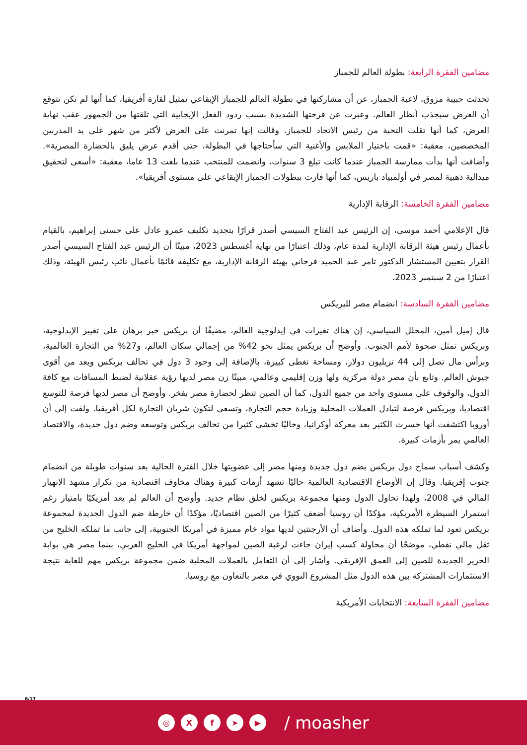مضامين الفقرة الرابعة: بطولة العالم للجمباز
تحدثت حبيبة مزوق، لاعبة الجمباز، عن أن مشاركتها في بطولة العالم للجمباز الإيقاعي تمثيل لقارة أفريقيا، كما أنها لم تكن تتوقع أن العرض سيجذب أنظار العالم. وعبرت عن فرحتها الشديدة بسبب ردود الفعل الإيجابية التي تلقتها من الجمهور عقب نهاية العرض، كما أنها تقلت التحية من رئيس الاتحاد للجمباز. وقالت إنها تمرنت على العرض لأكثر من شهر على يد المدربين المخصصين، معقبة: «قمت باختيار الملابس والأغنية التي سأحتاجها في البطولة، حتى أقدم عرض يليق بالحضارة المصرية». وأضافت أنها بدأت ممارسة الجمباز عندما كانت تبلغ 3 سنوات، وانضمت للمنتخب عندما بلغت 13 عاما، معقبة: «أسعى لتحقيق ميدالية ذهبية لمصر في أولمبياد باريس، كما أنها فازت ببطولات الجمباز الإيقاعي على مستوى أفريقيا».
مضامين الفقرة الخامسة: الرقابة الإدارية
قال الإعلامي أحمد موسى، إن الرئيس عبد الفتاح السيسي أصدر قرارًا بتجديد تكليف عمرو عادل على حسنى إبراهيم، بالقيام بأعمال رئيس هيئة الرقابة الإدارية لمدة عام، وذلك اعتبارًا من نهاية أغسطس 2023، مبينًا أن الرئيس عبد الفتاح السيسي أصدر القرار بتعيين المستشار الدكتور تامر عبد الحميد فرجاني بهيئة الرقابة الإدارية، مع تكليفه قائمًا بأعمال نائب رئيس الهيئة، وذلك اعتبارًا من 2 سبتمبر 2023.
مضامين الفقرة السادسة: انضمام مصر للبريكس
قال إميل أمين، المحلل السياسي، إن هناك تغيرات في إيدلوجية العالم، مضيفًا أن بريكس خير برهان على تغيير الإيدلوجية، وبريكس تمثل صحوة لأمم الجنوب. وأوضح أن بريكس يمثل نحو 42% من إجمالي سكان العالم، و27% من التجارة العالمية، وبرأس مال تصل إلى 44 تريليون دولار، ومساحة تغطى كبيرة، بالإضافة إلى وجود 3 دول في تحالف بريكس ويعد من أقوى جيوش العالم. وتابع بأن مصر دولة مركزية ولها وزن إقليمي وعالمي، مبينًا زن مصر لديها رؤية عقلانية لضبط المسافات مع كافة الدول، والوقوف على مستوى واحد من جميع الدول، كما أن الصين تنظر لحضارة مصر بفخر. وأوضح أن مصر لديها فرصة للتوسع اقتصاديا، وبريكس فرصة لتبادل العملات المحلية وزيادة حجم التجارة، وتسعى لتكون شريان التجارة لكل أفريقيا. ولفت إلى أن أوروبا اكتشفت أنها خسرت الكثير بعد معركة أوكرانيا، وحاليًا تخشى كثيرا من تحالف بريكس وتوسعه وضم دول جديدة، والاقتصاد العالمي يمر بأزمات كبيرة.
وكشف أسباب سماح دول بريكس بضم دول جديدة ومنها مصر إلى عضويتها خلال الفترة الحالية بعد سنوات طويلة من انضمام جنوب إفريقيا. وقال إن الأوضاع الاقتصادية العالمية حاليًا تشهد أزمات كبيرة وهناك مخاوف اقتصادية من تكرار مشهد الانهيار المالي في 2008، ولهذا تحاول الدول ومنها مجموعة بريكس لخلق نظام جديد. وأوضح أن العالم لم يعد أمريكيًا بامتياز رغم استمرار السيطرة الأمريكية، مؤكدًا أن روسيا أضعف كثيرًا من الصين اقتصاديًا، مؤكدًا أن خارطة ضم الدول الجديدة لمجموعة بريكس تعود لما تملكه هذه الدول. وأضاف أن الأرجنتين لديها مواد خام مميزة في أمريكا الجنوبية، إلى جانب ما تملكه الخليج من ثقل مالي نفطي، موضحًا أن محاولة كسب إيران جاءت لرغبة الصين لمواجهة أمريكا في الخليج العربي، بينما مصر هي بوابة الحرير الجديدة للصين إلى العمق الإفريقي. وأشار إلى أن التعامل بالعملات المحلية ضمن مجموعة بريكس مهم للغاية نتيجة الاستثمارات المشتركة بين هذه الدول مثل المشروع النووي في مصر بالتعاون مع روسيا.
مضامين الفقرة السابعة: الانتخابات الأمريكية
6/17
◎ X f ➤ ▶
/ moasher